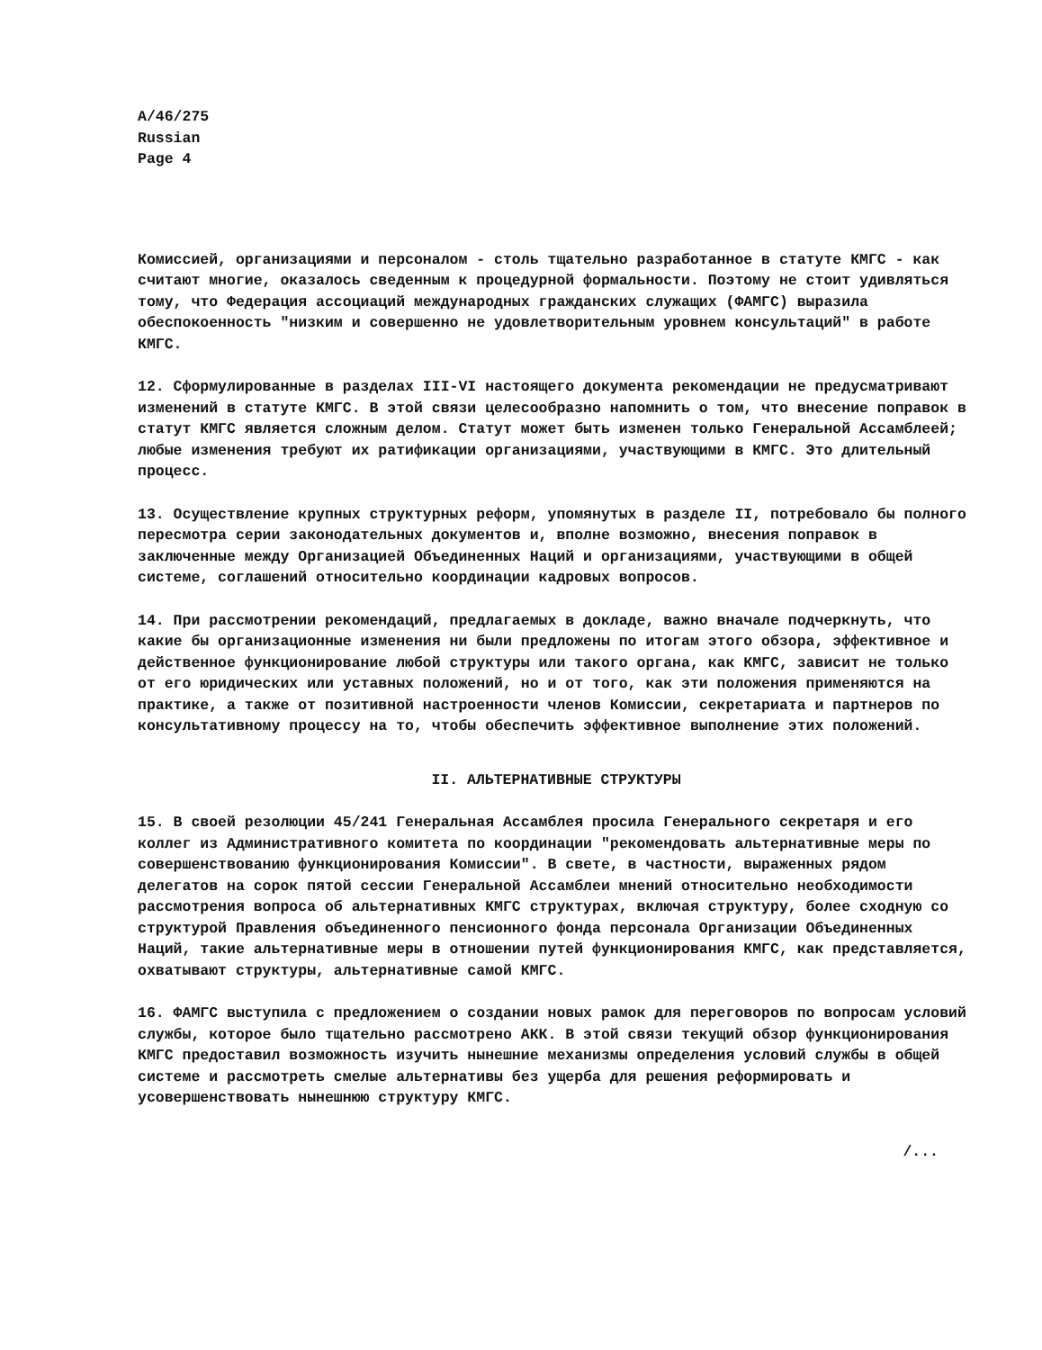A/46/275
Russian
Page 4
Комиссией, организациями и персоналом - столь тщательно разработанное в статуте КМГС - как считают многие, оказалось сведенным к процедурной формальности. Поэтому не стоит удивляться тому, что Федерация ассоциаций международных гражданских служащих (ФАМГС) выразила обеспокоенность "низким и совершенно не удовлетворительным уровнем консультаций" в работе КМГС.
12. Сформулированные в разделах III-VI настоящего документа рекомендации не предусматривают изменений в статуте КМГС. В этой связи целесообразно напомнить о том, что внесение поправок в статут КМГС является сложным делом. Статут может быть изменен только Генеральной Ассамблеей; любые изменения требуют их ратификации организациями, участвующими в КМГС. Это длительный процесс.
13. Осуществление крупных структурных реформ, упомянутых в разделе II, потребовало бы полного пересмотра серии законодательных документов и, вполне возможно, внесения поправок в заключенные между Организацией Объединенных Наций и организациями, участвующими в общей системе, соглашений относительно координации кадровых вопросов.
14. При рассмотрении рекомендаций, предлагаемых в докладе, важно вначале подчеркнуть, что какие бы организационные изменения ни были предложены по итогам этого обзора, эффективное и действенное функционирование любой структуры или такого органа, как КМГС, зависит не только от его юридических или уставных положений, но и от того, как эти положения применяются на практике, а также от позитивной настроенности членов Комиссии, секретариата и партнеров по консультативному процессу на то, чтобы обеспечить эффективное выполнение этих положений.
II. АЛЬТЕРНАТИВНЫЕ СТРУКТУРЫ
15. В своей резолюции 45/241 Генеральная Ассамблея просила Генерального секретаря и его коллег из Административного комитета по координации "рекомендовать альтернативные меры по совершенствованию функционирования Комиссии". В свете, в частности, выраженных рядом делегатов на сорок пятой сессии Генеральной Ассамблеи мнений относительно необходимости рассмотрения вопроса об альтернативных КМГС структурах, включая структуру, более сходную со структурой Правления объединенного пенсионного фонда персонала Организации Объединенных Наций, такие альтернативные меры в отношении путей функционирования КМГС, как представляется, охватывают структуры, альтернативные самой КМГС.
16. ФАМГС выступила с предложением о создании новых рамок для переговоров по вопросам условий службы, которое было тщательно рассмотрено АКК. В этой связи текущий обзор функционирования КМГС предоставил возможность изучить нынешние механизмы определения условий службы в общей системе и рассмотреть смелые альтернативы без ущерба для решения реформировать и усовершенствовать нынешнюю структуру КМГС.
/...